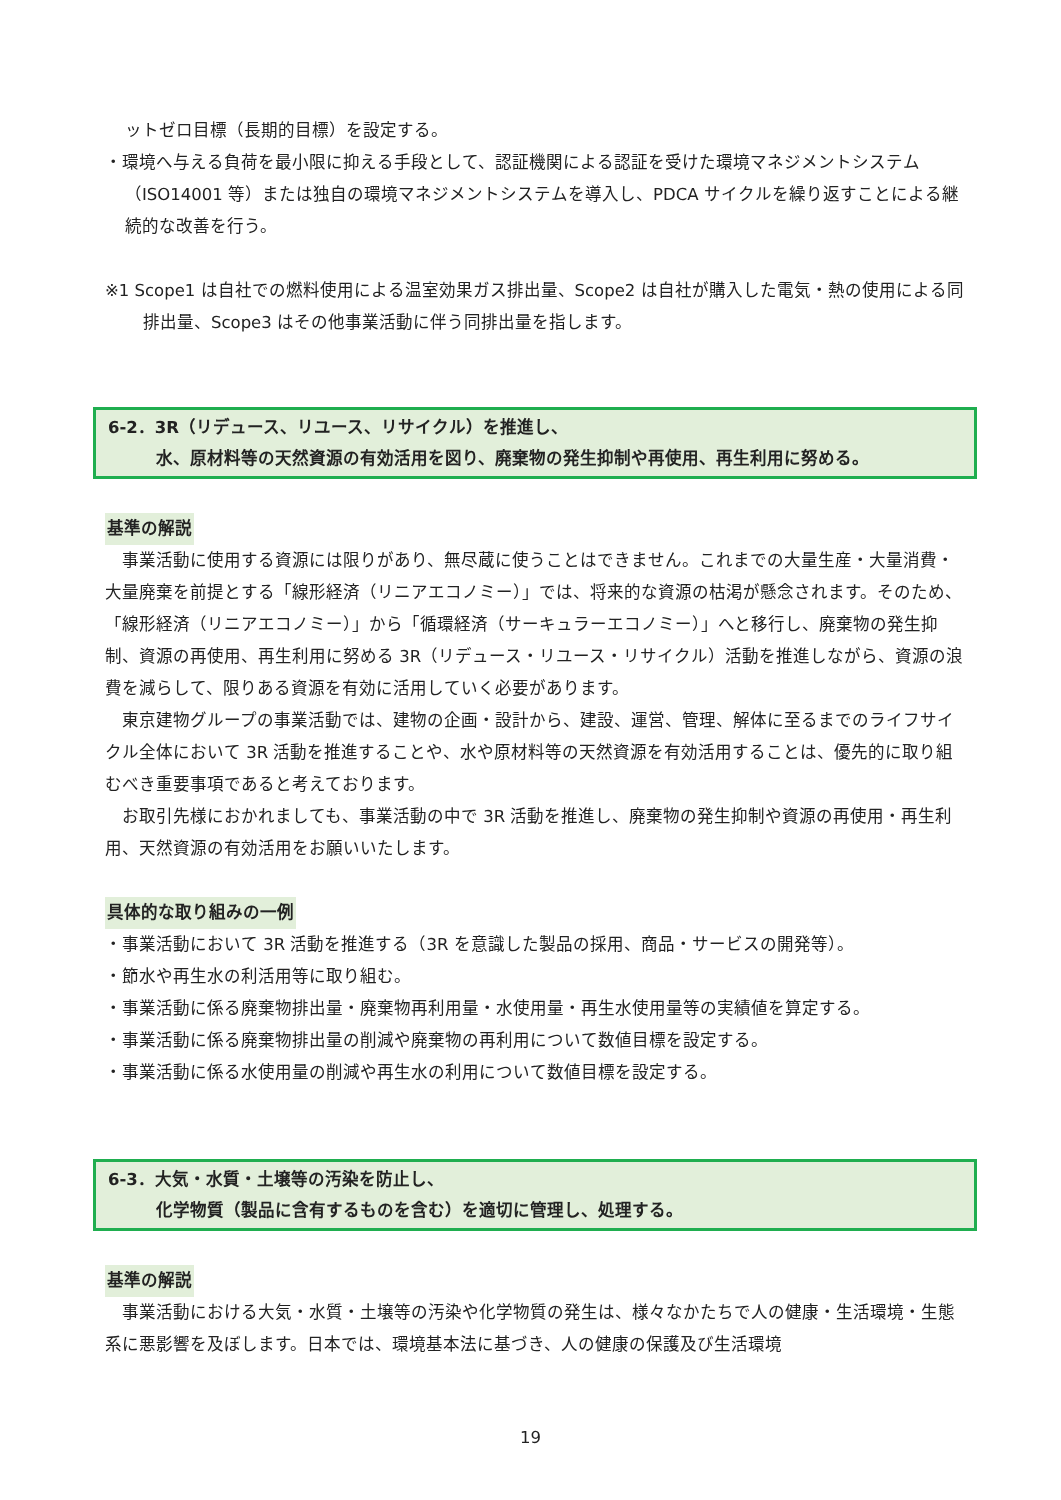ットゼロ目標（長期的目標）を設定する。
・環境へ与える負荷を最小限に抑える手段として、認証機関による認証を受けた環境マネジメントシステム（ISO14001 等）または独自の環境マネジメントシステムを導入し、PDCA サイクルを繰り返すことによる継続的な改善を行う。
※1 Scope1 は自社での燃料使用による温室効果ガス排出量、Scope2 は自社が購入した電気・熱の使用による同排出量、Scope3 はその他事業活動に伴う同排出量を指します。
6-2．3R（リデュース、リユース、リサイクル）を推進し、
水、原材料等の天然資源の有効活用を図り、廃棄物の発生抑制や再使用、再生利用に努める。
基準の解説
　事業活動に使用する資源には限りがあり、無尽蔵に使うことはできません。これまでの大量生産・大量消費・大量廃棄を前提とする「線形経済（リニアエコノミー）」では、将来的な資源の枯渇が懸念されます。そのため、「線形経済（リニアエコノミー）」から「循環経済（サーキュラーエコノミー）」へと移行し、廃棄物の発生抑制、資源の再使用、再生利用に努める 3R（リデュース・リユース・リサイクル）活動を推進しながら、資源の浪費を減らして、限りある資源を有効に活用していく必要があります。
　東京建物グループの事業活動では、建物の企画・設計から、建設、運営、管理、解体に至るまでのライフサイクル全体において 3R 活動を推進することや、水や原材料等の天然資源を有効活用することは、優先的に取り組むべき重要事項であると考えております。
　お取引先様におかれましても、事業活動の中で 3R 活動を推進し、廃棄物の発生抑制や資源の再使用・再生利用、天然資源の有効活用をお願いいたします。
具体的な取り組みの一例
・事業活動において 3R 活動を推進する（3R を意識した製品の採用、商品・サービスの開発等）。
・節水や再生水の利活用等に取り組む。
・事業活動に係る廃棄物排出量・廃棄物再利用量・水使用量・再生水使用量等の実績値を算定する。
・事業活動に係る廃棄物排出量の削減や廃棄物の再利用について数値目標を設定する。
・事業活動に係る水使用量の削減や再生水の利用について数値目標を設定する。
6-3．大気・水質・土壌等の汚染を防止し、
化学物質（製品に含有するものを含む）を適切に管理し、処理する。
基準の解説
　事業活動における大気・水質・土壌等の汚染や化学物質の発生は、様々なかたちで人の健康・生活環境・生態系に悪影響を及ぼします。日本では、環境基本法に基づき、人の健康の保護及び生活環境
19